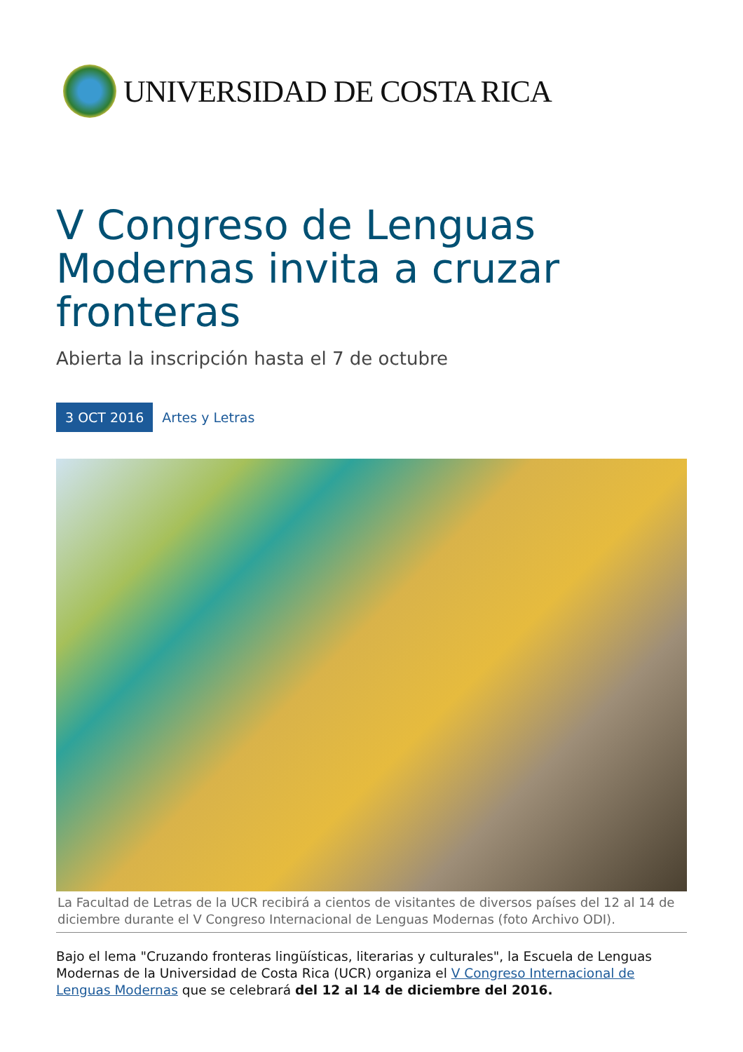UNIVERSIDAD DE COSTA RICA
V Congreso de Lenguas Modernas invita a cruzar fronteras
Abierta la inscripción hasta el 7 de octubre
3 OCT 2016 Artes y Letras
La Facultad de Letras de la UCR recibirá a cientos de visitantes de diversos países del 12 al 14 de diciembre durante el V Congreso Internacional de Lenguas Modernas (foto Archivo ODI).
Bajo el lema "Cruzando fronteras lingüísticas, literarias y culturales", la Escuela de Lenguas Modernas de la Universidad de Costa Rica (UCR) organiza el V Congreso Internacional de Lenguas Modernas que se celebrará del 12 al 14 de diciembre del 2016.